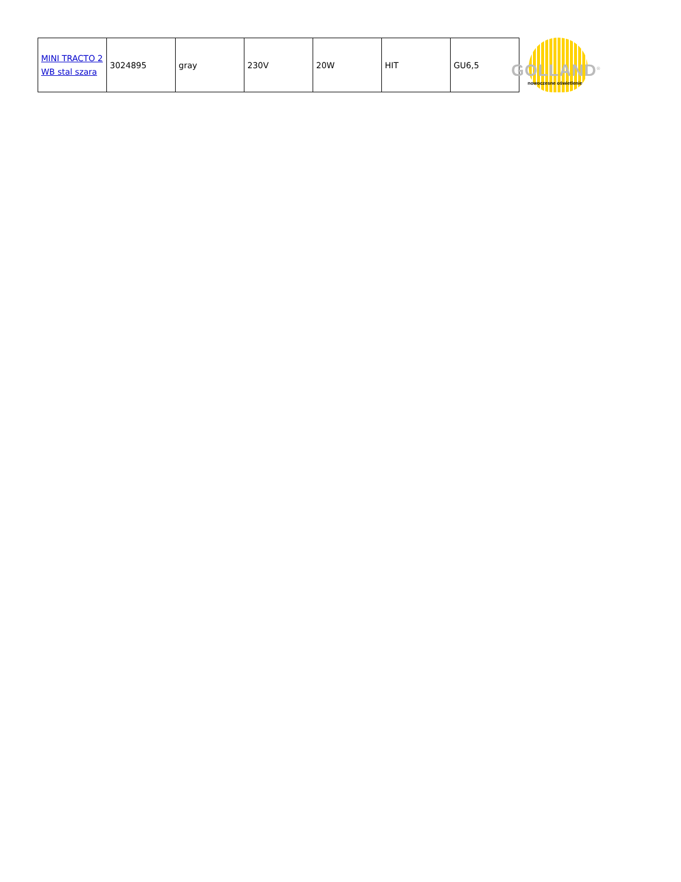| MINI TRACTO 2 WB stal szara | 3024895 | gray | 230V | 20W | HIT | GU6,5 |
GOLLAND<sup>®</sup>
nowoczesne oświetlenie